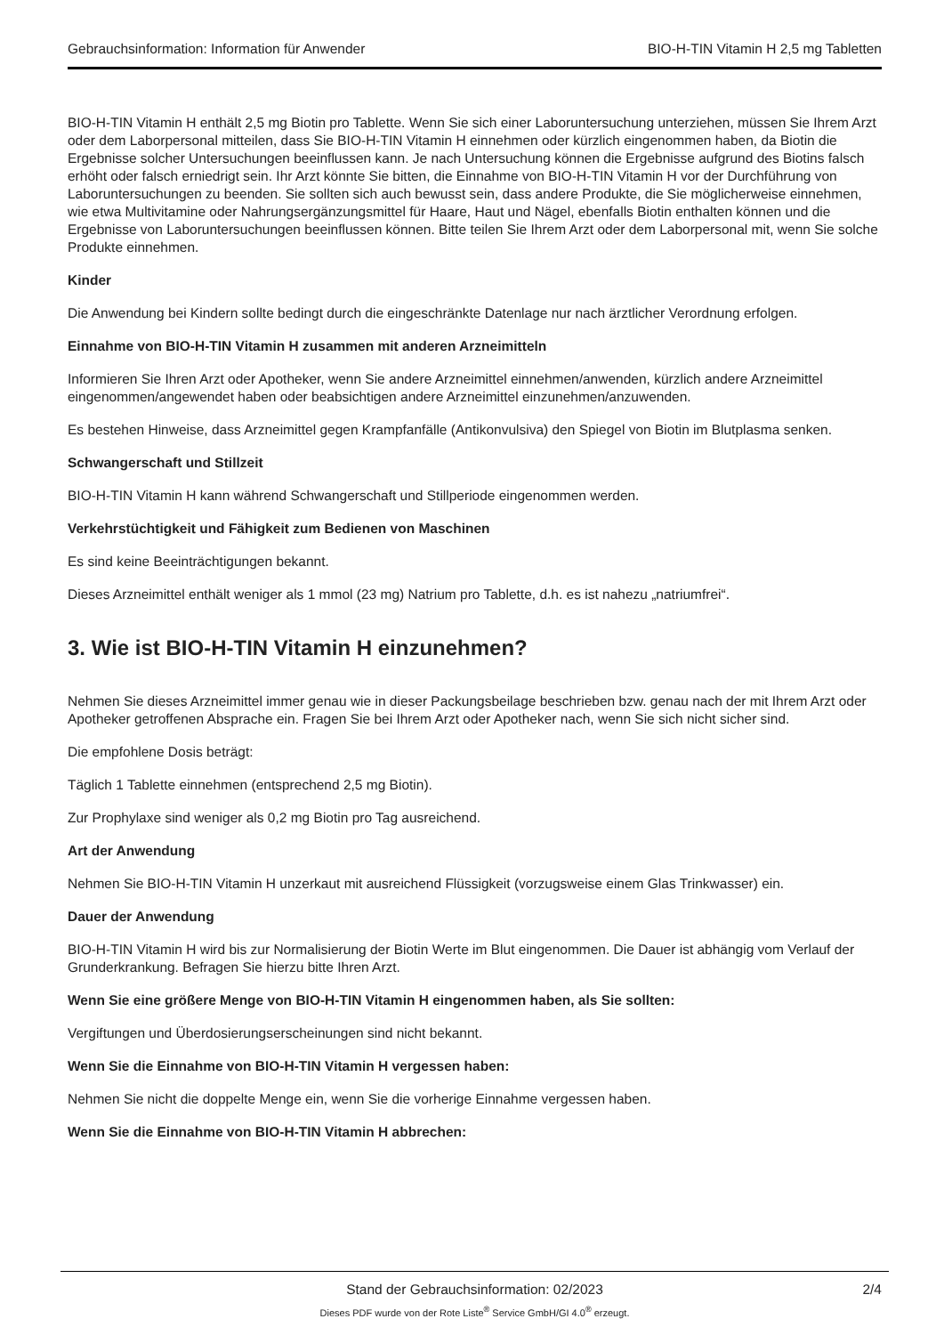Gebrauchsinformation: Information für Anwender BIO-H-TIN Vitamin H 2,5 mg Tabletten
BIO-H-TIN Vitamin H enthält 2,5 mg Biotin pro Tablette. Wenn Sie sich einer Laboruntersuchung unterziehen, müssen Sie Ihrem Arzt oder dem Laborpersonal mitteilen, dass Sie BIO-H-TIN Vitamin H einnehmen oder kürzlich eingenommen haben, da Biotin die Ergebnisse solcher Untersuchungen beeinflussen kann. Je nach Untersuchung können die Ergebnisse aufgrund des Biotins falsch erhöht oder falsch erniedrigt sein. Ihr Arzt könnte Sie bitten, die Einnahme von BIO-H-TIN Vitamin H vor der Durchführung von Laboruntersuchungen zu beenden. Sie sollten sich auch bewusst sein, dass andere Produkte, die Sie möglicherweise einnehmen, wie etwa Multivitamine oder Nahrungsergänzungsmittel für Haare, Haut und Nägel, ebenfalls Biotin enthalten können und die Ergebnisse von Laboruntersuchungen beeinflussen können. Bitte teilen Sie Ihrem Arzt oder dem Laborpersonal mit, wenn Sie solche Produkte einnehmen.
Kinder
Die Anwendung bei Kindern sollte bedingt durch die eingeschränkte Datenlage nur nach ärztlicher Verordnung erfolgen.
Einnahme von BIO-H-TIN Vitamin H zusammen mit anderen Arzneimitteln
Informieren Sie Ihren Arzt oder Apotheker, wenn Sie andere Arzneimittel einnehmen/anwenden, kürzlich andere Arzneimittel eingenommen/angewendet haben oder beabsichtigen andere Arzneimittel einzunehmen/anzuwenden.
Es bestehen Hinweise, dass Arzneimittel gegen Krampfanfälle (Antikonvulsiva) den Spiegel von Biotin im Blutplasma senken.
Schwangerschaft und Stillzeit
BIO-H-TIN Vitamin H kann während Schwangerschaft und Stillperiode eingenommen werden.
Verkehrstüchtigkeit und Fähigkeit zum Bedienen von Maschinen
Es sind keine Beeinträchtigungen bekannt.
Dieses Arzneimittel enthält weniger als 1 mmol (23 mg) Natrium pro Tablette, d.h. es ist nahezu „natriumfrei“.
3. Wie ist BIO-H-TIN Vitamin H einzunehmen?
Nehmen Sie dieses Arzneimittel immer genau wie in dieser Packungsbeilage beschrieben bzw. genau nach der mit Ihrem Arzt oder Apotheker getroffenen Absprache ein. Fragen Sie bei Ihrem Arzt oder Apotheker nach, wenn Sie sich nicht sicher sind.
Die empfohlene Dosis beträgt:
Täglich 1 Tablette einnehmen (entsprechend 2,5 mg Biotin).
Zur Prophylaxe sind weniger als 0,2 mg Biotin pro Tag ausreichend.
Art der Anwendung
Nehmen Sie BIO-H-TIN Vitamin H unzerkaut mit ausreichend Flüssigkeit (vorzugsweise einem Glas Trinkwasser) ein.
Dauer der Anwendung
BIO-H-TIN Vitamin H wird bis zur Normalisierung der Biotin Werte im Blut eingenommen. Die Dauer ist abhängig vom Verlauf der Grunderkrankung. Befragen Sie hierzu bitte Ihren Arzt.
Wenn Sie eine größere Menge von BIO-H-TIN Vitamin H eingenommen haben, als Sie sollten:
Vergiftungen und Überdosierungserscheinungen sind nicht bekannt.
Wenn Sie die Einnahme von BIO-H-TIN Vitamin H vergessen haben:
Nehmen Sie nicht die doppelte Menge ein, wenn Sie die vorherige Einnahme vergessen haben.
Wenn Sie die Einnahme von BIO-H-TIN Vitamin H abbrechen:
Stand der Gebrauchsinformation: 02/2023
2/4
Dieses PDF wurde von der Rote Liste<sup>®</sup> Service GmbH/GI 4.0<sup>®</sup> erzeugt.